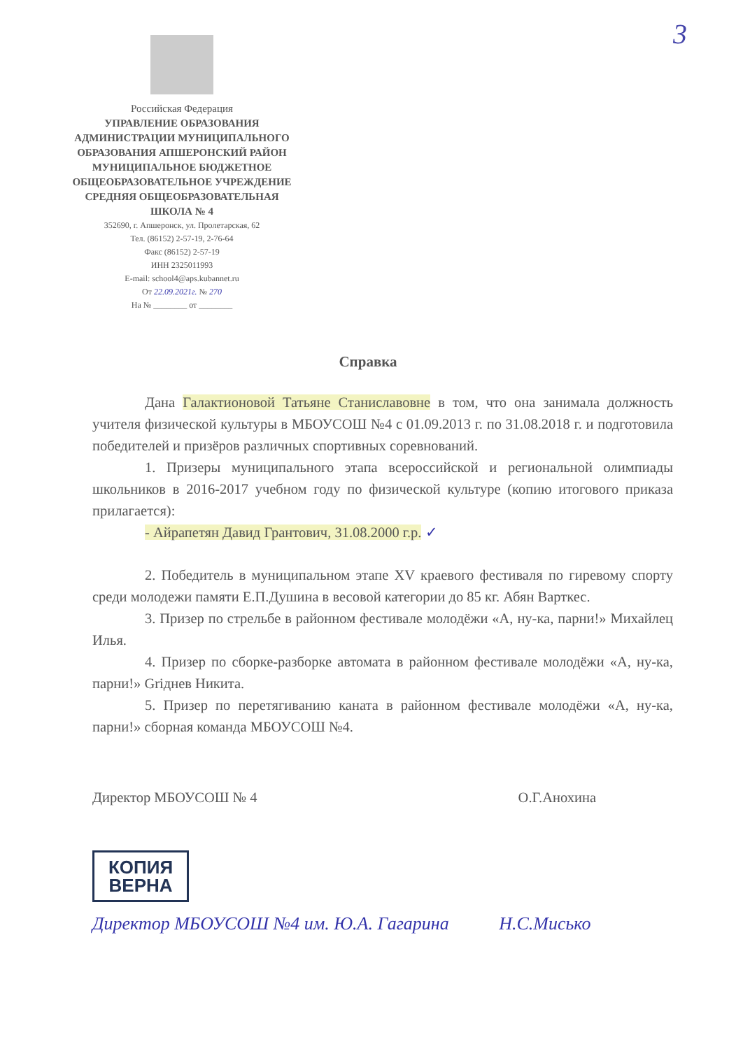3
Российская Федерация
УПРАВЛЕНИЕ ОБРАЗОВАНИЯ АДМИНИСТРАЦИИ МУНИЦИПАЛЬНОГО ОБРАЗОВАНИЯ АПШЕРОНСКИЙ РАЙОН МУНИЦИПАЛЬНОЕ БЮДЖЕТНОЕ ОБЩЕОБРАЗОВАТЕЛЬНОЕ УЧРЕЖДЕНИЕ СРЕДНЯЯ ОБЩЕОБРАЗОВАТЕЛЬНАЯ ШКОЛА № 4
352690, г. Апшеронск, ул. Пролетарская, 62
Тел. (86152) 2-57-19, 2-76-64
Факс (86152) 2-57-19
ИНН 2325011993
E-mail: school4@aps.kubannet.ru
От 22.09.2021г. № 270
На № ________ от ________
Справка
Дана Галактионовой Татьяне Станиславовне в том, что она занимала должность учителя физической культуры в МБОУСОШ №4 с 01.09.2013 г. по 31.08.2018 г. и подготовила победителей и призёров различных спортивных соревнований.
1. Призеры муниципального этапа всероссийской и региональной олимпиады школьников в 2016-2017 учебном году по физической культуре (копию итогового приказа прилагается):
- Айрапетян Давид Грантович, 31.08.2000 г.р. ✓
2. Победитель в муниципальном этапе XV краевого фестиваля по гиревому спорту среди молодежи памяти Е.П.Душина в весовой категории до 85 кг. Абян Варткес.
3. Призер по стрельбе в районном фестивале молодёжи «А, ну-ка, парни!» Михайлец Илья.
4. Призер по сборке-разборке автомата в районном фестивале молодёжи «А, ну-ка, парни!» Griднев Никита.
5. Призер по перетягиванию каната в районном фестивале молодёжи «А, ну-ка, парни!» сборная команда МБОУСОШ №4.
Директор МБОУСОШ № 4 О.Г.Анохина
КОПИЯ
ВЕРНА
Директор МБОУСОШ №4 им. Ю.А. Гагарина Н.С.Мисько